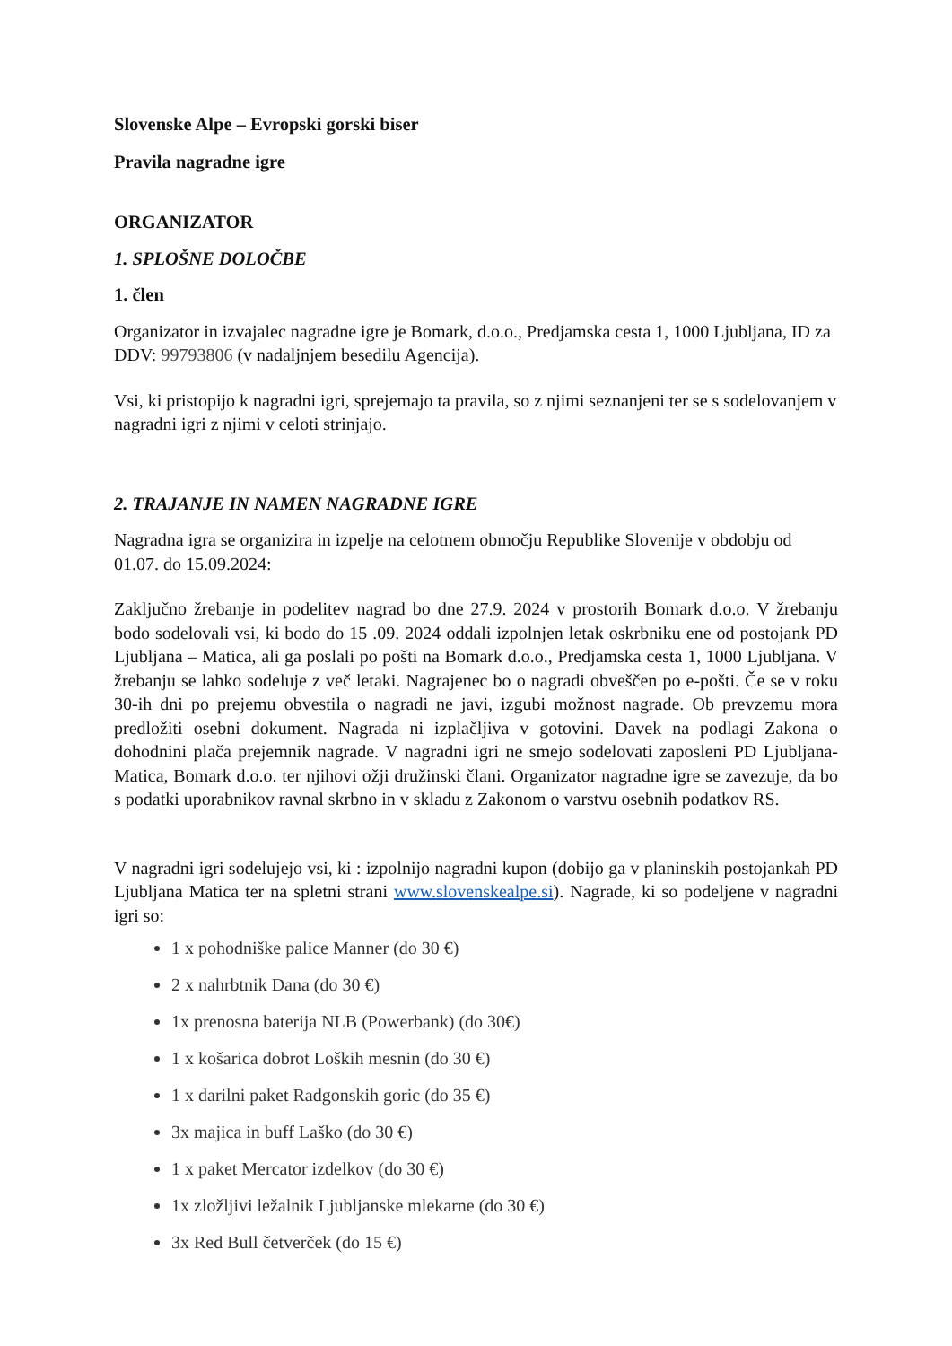Slovenske Alpe – Evropski gorski biser
Pravila nagradne igre
ORGANIZATOR
1. SPLOŠNE DOLOČBE
1. člen
Organizator in izvajalec nagradne igre je Bomark, d.o.o., Predjamska cesta 1, 1000 Ljubljana, ID za DDV: 99793806 (v nadaljnjem besedilu Agencija).
Vsi, ki pristopijo k nagradni igri, sprejemajo ta pravila, so z njimi seznanjeni ter se s sodelovanjem v nagradni igri z njimi v celoti strinjajo.
2. TRAJANJE IN NAMEN NAGRADNE IGRE
Nagradna igra se organizira in izpelje na celotnem območju Republike Slovenije v obdobju od 01.07. do 15.09.2024:
Zaključno žrebanje in podelitev nagrad bo dne 27.9. 2024 v prostorih Bomark d.o.o. V žrebanju bodo sodelovali vsi, ki bodo do 15 .09. 2024 oddali izpolnjen letak oskrbniku ene od postojank PD Ljubljana – Matica, ali ga poslali po pošti na Bomark d.o.o., Predjamska cesta 1, 1000 Ljubljana. V žrebanju se lahko sodeluje z več letaki. Nagrajenec bo o nagradi obveščen po e-pošti. Če se v roku 30-ih dni po prejemu obvestila o nagradi ne javi, izgubi možnost nagrade. Ob prevzemu mora predložiti osebni dokument. Nagrada ni izplačljiva v gotovini. Davek na podlagi Zakona o dohodnini plača prejemnik nagrade. V nagradni igri ne smejo sodelovati zaposleni PD Ljubljana-Matica, Bomark d.o.o. ter njihovi ožji družinski člani. Organizator nagradne igre se zavezuje, da bo s podatki uporabnikov ravnal skrbno in v skladu z Zakonom o varstvu osebnih podatkov RS.
V nagradni igri sodelujejo vsi, ki : izpolnijo nagradni kupon (dobijo ga v planinskih postojankah PD Ljubljana Matica ter na spletni strani www.slovenskealpe.si). Nagrade, ki so podeljene v nagradni igri so:
1 x pohodniške palice Manner (do 30 €)
2 x nahrbtnik Dana (do 30 €)
1x prenosna baterija NLB (Powerbank) (do 30€)
1 x košarica dobrot Loških mesnin (do 30 €)
1 x darilni paket Radgonskih goric (do 35 €)
3x majica in buff Laško (do 30 €)
1 x paket Mercator izdelkov (do 30 €)
1x zložljivi ležalnik Ljubljanske mlekarne (do 30 €)
3x Red Bull četverček (do 15 €)